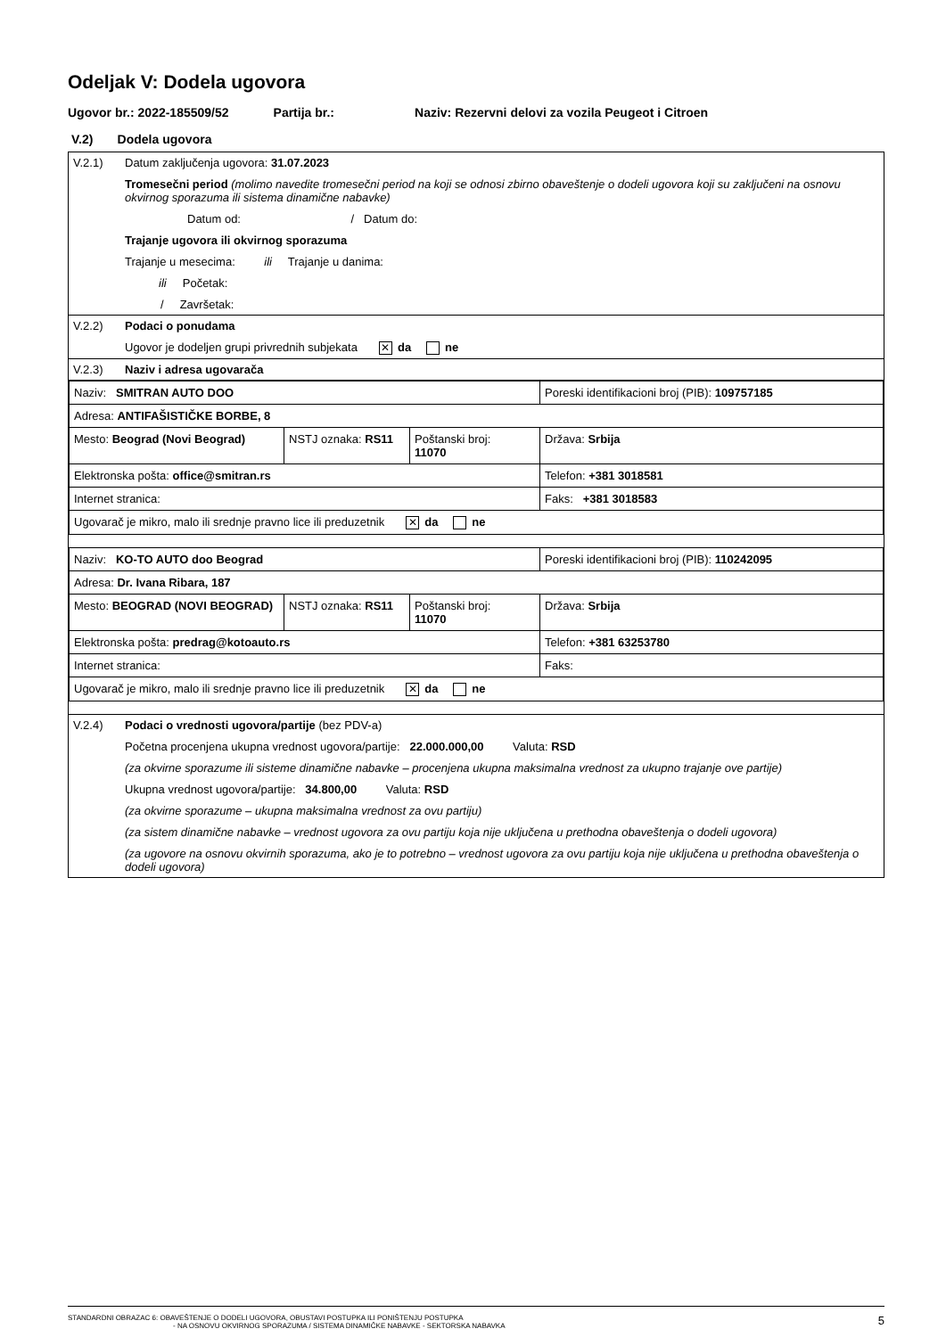Odeljak V: Dodela ugovora
Ugovor br.: 2022-185509/52 Partija br.: Naziv: Rezervni delovi za vozila Peugeot i Citroen
V.2) Dodela ugovora
V.2.1) Datum zaključenja ugovora: 31.07.2023
Tromesečni period (molimo navedite tromesečni period na koji se odnosi zbirno obaveštenje o dodeli ugovora koji su zaključeni na osnovu okvirnog sporazuma ili sistema dinamične nabavke)
Datum od: / Datum do:
Trajanje ugovora ili okvirnog sporazuma
Trajanje u mesecima: ili Trajanje u danima:
ili Početak:
/ Završetak:
V.2.2) Podaci o ponudama
Ugovor je dodeljen grupi privrednih subjekata ✕ da ne
V.2.3) Naziv i adresa ugovarača
| Naziv: SMITRAN AUTO DOO | | | Poreski identifikacioni broj (PIB): 109757185 |
| Adresa: ANTIFAŠISTIČKE BORBE, 8 | | | |
| Mesto: Beograd (Novi Beograd) | NSTJ oznaka: RS11 | Poštanski broj: 11070 | Država: Srbija |
| Elektronska pošta: office@smitran.rs | | | Telefon: +381 3018581 |
| Internet stranica: | | | Faks: +381 3018583 |
| Ugovarač je mikro, malo ili srednje pravno lice ili preduzetnik ✕ da ne | | | |
| Naziv: KO-TO AUTO doo Beograd | | | Poreski identifikacioni broj (PIB): 110242095 |
| Adresa: Dr. Ivana Ribara, 187 | | | |
| Mesto: BEOGRAD (NOVI BEOGRAD) | NSTJ oznaka: RS11 | Poštanski broj: 11070 | Država: Srbija |
| Elektronska pošta: predrag@kotoauto.rs | | | Telefon: +381 63253780 |
| Internet stranica: | | | Faks: |
| Ugovarač je mikro, malo ili srednje pravno lice ili preduzetnik ✕ da ne | | | |
V.2.4) Podaci o vrednosti ugovora/partije (bez PDV-a)
Početna procenjena ukupna vrednost ugovora/partije: 22.000.000,00 Valuta: RSD
(za okvirne sporazume ili sisteme dinamične nabavke – procenjena ukupna maksimalna vrednost za ukupno trajanje ove partije)
Ukupna vrednost ugovora/partije: 34.800,00 Valuta: RSD
(za okvirne sporazume – ukupna maksimalna vrednost za ovu partiju)
(za sistem dinamične nabavke – vrednost ugovora za ovu partiju koja nije uključena u prethodna obaveštenja o dodeli ugovora)
(za ugovore na osnovu okvirnih sporazuma, ako je to potrebno – vrednost ugovora za ovu partiju koja nije uključena u prethodna obaveštenja o dodeli ugovora)
STANDARDNI OBRAZAC 6: OBAVEŠTENJE O DODELI UGOVORA, OBUSTAVI POSTUPKA ILI PONIŠTENJU POSTUPKA
- NA OSNOVU OKVIRNOG SPORAZUMA / SISTEMA DINAMIČKE NABAVKE - SEKTORSKA NABAVKA
5